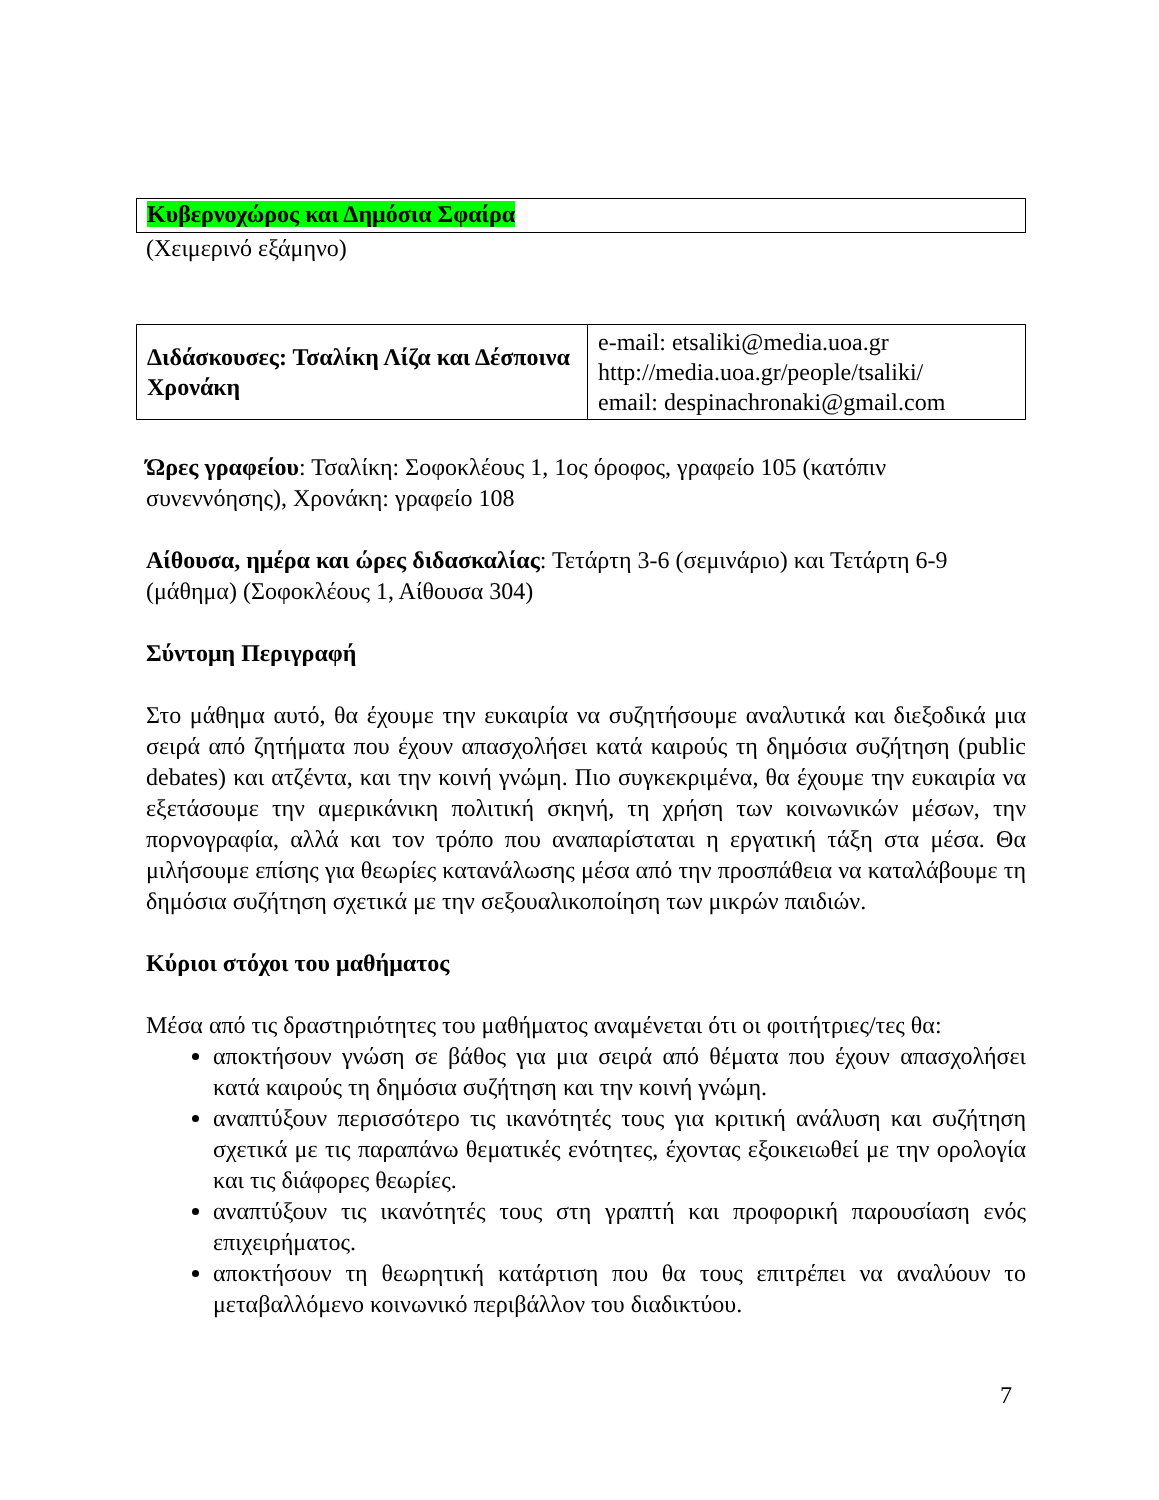Κυβερνοχώρος και Δημόσια Σφαίρα
(Χειμερινό εξάμηνο)
| Διδάσκουσες: Τσαλίκη Λίζα και Δέσποινα Χρονάκη | e-mail: etsaliki@media.uoa.gr http://media.uoa.gr/people/tsaliki/ email: despinachronaki@gmail.com |
Ώρες γραφείου: Τσαλίκη: Σοφοκλέους 1, 1ος όροφος, γραφείο 105 (κατόπιν συνεννόησης), Χρονάκη: γραφείο 108
Αίθουσα, ημέρα και ώρες διδασκαλίας: Τετάρτη 3-6 (σεμινάριο) και Τετάρτη 6-9 (μάθημα) (Σοφοκλέους 1, Αίθουσα 304)
Σύντομη Περιγραφή
Στο μάθημα αυτό, θα έχουμε την ευκαιρία να συζητήσουμε αναλυτικά και διεξοδικά μια σειρά από ζητήματα που έχουν απασχολήσει κατά καιρούς τη δημόσια συζήτηση (public debates) και ατζέντα, και την κοινή γνώμη. Πιο συγκεκριμένα, θα έχουμε την ευκαιρία να εξετάσουμε την αμερικάνικη πολιτική σκηνή, τη χρήση των κοινωνικών μέσων, την πορνογραφία, αλλά και τον τρόπο που αναπαρίσταται η εργατική τάξη στα μέσα. Θα μιλήσουμε επίσης για θεωρίες κατανάλωσης μέσα από την προσπάθεια να καταλάβουμε τη δημόσια συζήτηση σχετικά με την σεξουαλικοποίηση των μικρών παιδιών.
Κύριοι στόχοι του μαθήματος
Μέσα από τις δραστηριότητες του μαθήματος αναμένεται ότι οι φοιτήτριες/τες θα:
αποκτήσουν γνώση σε βάθος για μια σειρά από θέματα που έχουν απασχολήσει κατά καιρούς τη δημόσια συζήτηση και την κοινή γνώμη.
αναπτύξουν περισσότερο τις ικανότητές τους για κριτική ανάλυση και συζήτηση σχετικά με τις παραπάνω θεματικές ενότητες, έχοντας εξοικειωθεί με την ορολογία και τις διάφορες θεωρίες.
αναπτύξουν τις ικανότητές τους στη γραπτή και προφορική παρουσίαση ενός επιχειρήματος.
αποκτήσουν τη θεωρητική κατάρτιση που θα τους επιτρέπει να αναλύουν το μεταβαλλόμενο κοινωνικό περιβάλλον του διαδικτύου.
7